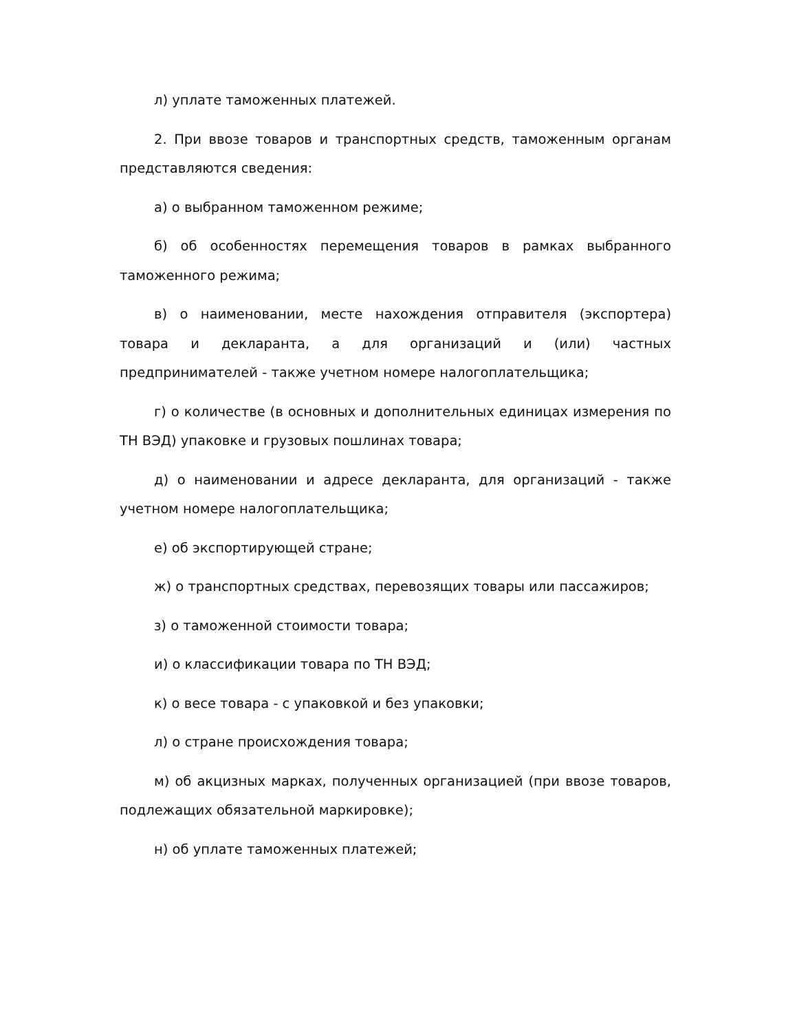л) уплате таможенных платежей.
2. При ввозе товаров и транспортных средств, таможенным органам представляются сведения:
а) о выбранном таможенном режиме;
б) об особенностях перемещения товаров в рамках выбранного таможенного режима;
в) о наименовании, месте нахождения отправителя (экспортера) товара и декларанта, а для организаций и (или) частных предпринимателей - также учетном номере налогоплательщика;
г) о количестве (в основных и дополнительных единицах измерения по ТН ВЭД) упаковке и грузовых пошлинах товара;
д) о наименовании и адресе декларанта, для организаций - также учетном номере налогоплательщика;
е) об экспортирующей стране;
ж) о транспортных средствах, перевозящих товары или пассажиров;
з) о таможенной стоимости товара;
и) о классификации товара по ТН ВЭД;
к) о весе товара - с упаковкой и без упаковки;
л) о стране происхождения товара;
м) об акцизных марках, полученных организацией (при ввозе товаров, подлежащих обязательной маркировке);
н) об уплате таможенных платежей;